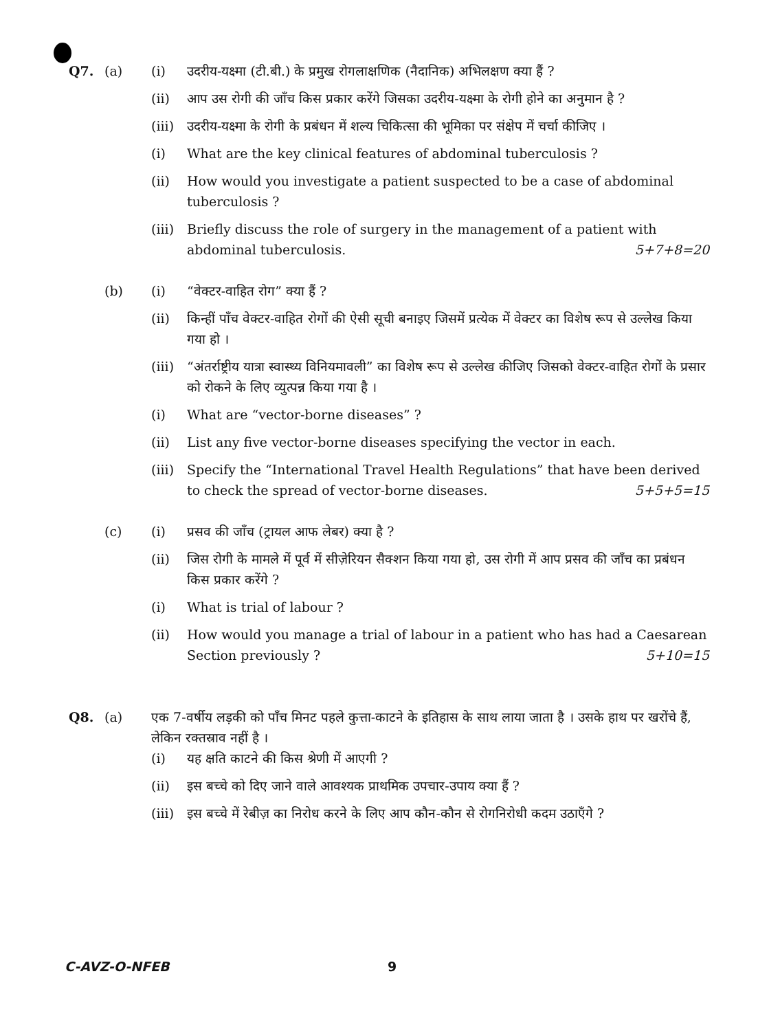Q7. (a) (i) उदरीय-यक्ष्मा (टी.बी.) के प्रमुख रोगलाक्षणिक (नैदानिक) अभिलक्षण क्या हैं ?
(ii) आप उस रोगी की जाँच किस प्रकार करेंगे जिसका उदरीय-यक्ष्मा के रोगी होने का अनुमान है ?
(iii)
उदरीय-यक्ष्मा के रोगी के प्रबंधन में शल्य चिकित्सा की भूमिका पर संक्षेप में चर्चा कीजिए ।
(i) What are the key clinical features of abdominal tuberculosis ?
(ii) How would you investigate a patient suspected to be a case of abdominal tuberculosis ?
(iii)
Briefly discuss the role of surgery in the management of a patient with abdominal tuberculosis. 5+7+8=20
(b) (i) “वेक्टर-वाहित रोग” क्या हैं ?
(ii) किन्हीं पाँच वेक्टर-वाहित रोगों की ऐसी सूची बनाइए जिसमें प्रत्येक में वेक्टर का विशेष रूप से उल्लेख किया गया हो ।
(iii)
“अंतर्राष्ट्रीय यात्रा स्वास्थ्य विनियमावली” का विशेष रूप से उल्लेख कीजिए जिसको वेक्टर-वाहित रोगों के प्रसार को रोकने के लिए व्युत्पन्न किया गया है ।
(i) What are “vector-borne diseases” ?
(ii) List any five vector-borne diseases specifying the vector in each.
(iii)
Specify the “International Travel Health Regulations” that have been derived to check the spread of vector-borne diseases. 5+5+5=15
(c) (i) प्रसव की जाँच (ट्रायल आफ लेबर) क्या है ?
(ii) जिस रोगी के मामले में पूर्व में सीज़ेरियन सैक्शन किया गया हो, उस रोगी में आप प्रसव की जाँच का प्रबंधन किस प्रकार करेंगे ?
(i) What is trial of labour ?
(ii) How would you manage a trial of labour in a patient who has had a Caesarean Section previously ? 5+10=15
Q8. (a) एक 7-वर्षीय लड़की को पाँच मिनट पहले कुत्ता-काटने के इतिहास के साथ लाया जाता है । उसके हाथ पर खरोंचे हैं, लेकिन रक्तस्राव नहीं है ।
(i) यह क्षति काटने की किस श्रेणी में आएगी ?
(ii) इस बच्चे को दिए जाने वाले आवश्यक प्राथमिक उपचार-उपाय क्या हैं ?
(iii)
इस बच्चे में रेबीज़ का निरोध करने के लिए आप कौन-कौन से रोगनिरोधी कदम उठाएँगे ?
C-AVZ-O-NFEB 9